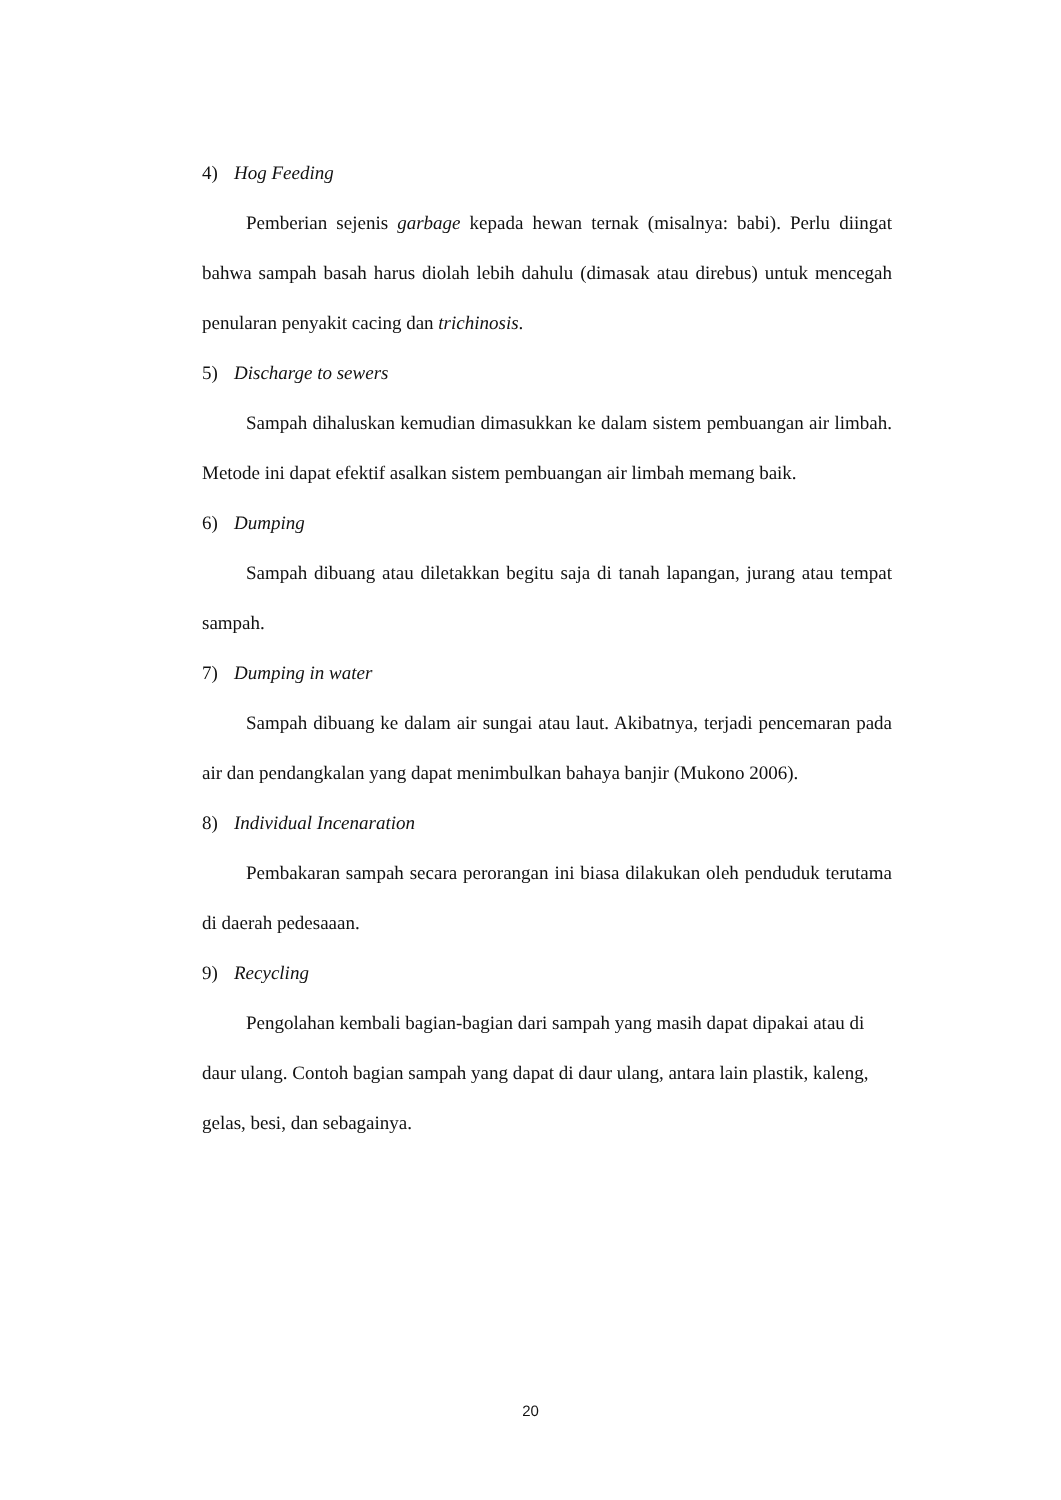4) Hog Feeding
Pemberian sejenis garbage kepada hewan ternak (misalnya: babi). Perlu diingat bahwa sampah basah harus diolah lebih dahulu (dimasak atau direbus) untuk mencegah penularan penyakit cacing dan trichinosis.
5) Discharge to sewers
Sampah dihaluskan kemudian dimasukkan ke dalam sistem pembuangan air limbah. Metode ini dapat efektif asalkan sistem pembuangan air limbah memang baik.
6) Dumping
Sampah dibuang atau diletakkan begitu saja di tanah lapangan, jurang atau tempat sampah.
7) Dumping in water
Sampah dibuang ke dalam air sungai atau laut. Akibatnya, terjadi pencemaran pada air dan pendangkalan yang dapat menimbulkan bahaya banjir (Mukono 2006).
8) Individual Incenaration
Pembakaran sampah secara perorangan ini biasa dilakukan oleh penduduk terutama di daerah pedesaaan.
9) Recycling
Pengolahan kembali bagian-bagian dari sampah yang masih dapat dipakai atau di daur ulang. Contoh bagian sampah yang dapat di daur ulang, antara lain plastik, kaleng, gelas, besi, dan sebagainya.
20